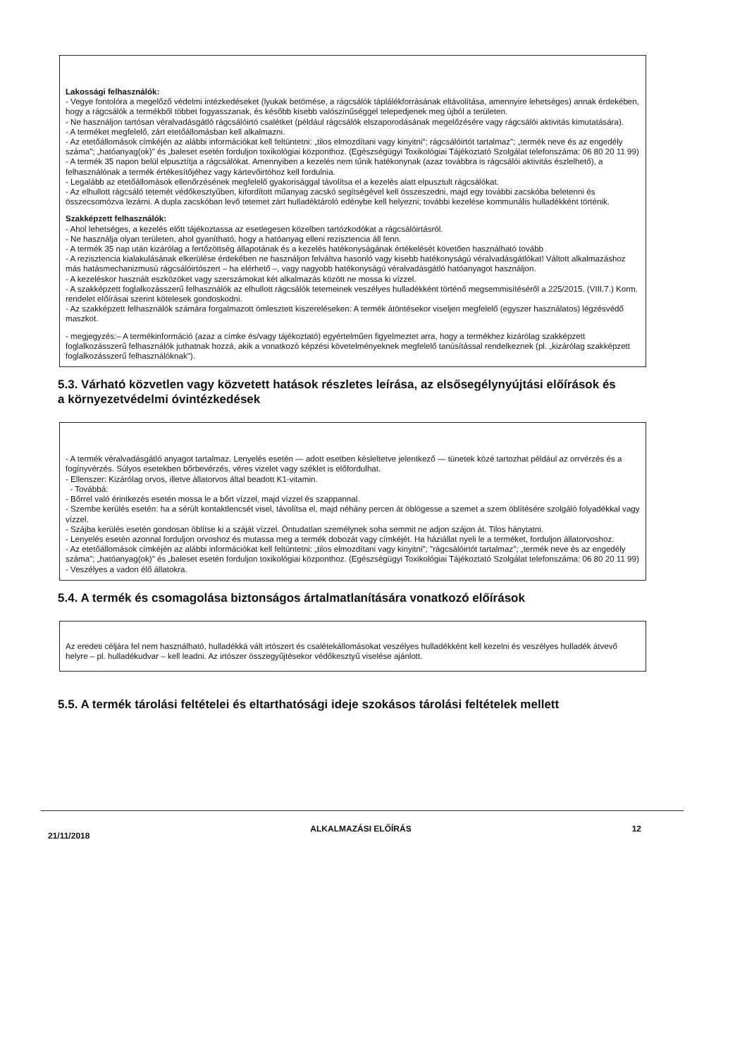Lakossági felhasználók:
- Vegye fontolóra a megelőző védelmi intézkedéseket (lyukak betömése, a rágcsálók táplálékforrásának eltávolítása, amennyire lehetséges) annak érdekében, hogy a rágcsálók a termékből többet fogyasszanak, és később kisebb valószínűséggel telepedjenek meg újból a területen.
- Ne használjon tartósan véralvadásgátló rágcsálóirtó csalétket (például rágcsálók elszaporodásának megelőzésére vagy rágcsálói aktivitás kimutatására).
- A terméket megfelelő, zárt etetőállomásban kell alkalmazni.
- Az etetőállomások címkéjén az alábbi információkat kell feltüntetni: „tilos elmozdítani vagy kinyitni"; rágcsálóirtót tartalmaz"; „termék neve és az engedély száma"; „hatóanyag(ok)" és „baleset esetén forduljon toxikológiai központhoz. (Egészségügyi Toxikológiai Tájékoztató Szolgálat telefonszáma: 06 80 20 11 99)
- A termék 35 napon belül elpusztítja a rágcsálókat. Amennyiben a kezelés nem tűnik hatékonynak (azaz továbbra is rágcsálói aktivitás észlelhető), a felhasználónak a termék értékesítőjéhez vagy kártevőirtóhoz kell fordulnia.
- Legalább az etetőállomások ellenőrzésének megfelelő gyakorisággal távolítsa el a kezelés alatt elpusztult rágcsálókat.
- Az elhullott rágcsáló tetemét védőkesztyűben, kifordított műanyag zacskó segítségével kell összeszedni, majd egy további zacskóba beletenni és összecsomózva lezárni. A dupla zacskóban levő tetemet zárt hulladéktároló edénybe kell helyezni; további kezelése kommunális hulladékként történik.
Szakképzett felhasználók:
- Ahol lehetséges, a kezelés előtt tájékoztassa az esetlegesen közelben tartózkodókat a rágcsálóirtásról.
- Ne használja olyan területen, ahol gyanítható, hogy a hatóanyag elleni rezisztencia áll fenn.
- A termék 35 nap után kizárólag a fertőzöttség állapotának és a kezelés hatékonyságának értékelését követően használható tovább
- A rezisztencia kialakulásának elkerülése érdekében ne használjon felváltva hasonló vagy kisebb hatékonyságú véralvadásgátlókat! Váltott alkalmazáshoz más hatásmechanizmusú rágcsálóirtószert – ha elérhető –, vagy nagyobb hatékonyságú véralvadásgátló hatóanyagot használjon.
- A kezeléskor használt eszközöket vagy szerszámokat két alkalmazás között ne mossa ki vízzel.
- A szakképzett foglalkozásszerű felhasználók az elhullott rágcsálók tetemeinek veszélyes hulladékként történő megsemmisítéséről a 225/2015. (VIII.7.) Korm. rendelet előírásai szerint kötelesek gondoskodni.
- Az szakképzett felhasználók számára forgalmazott ömlesztett kiszereléseken: A termék átöntésekor viseljen megfelelő (egyszer használatos) légzésvédő maszkot.
- megjegyzés:– A termékinformáció (azaz a címke és/vagy tájékoztató) egyértelműen figyelmeztet arra, hogy a termékhez kizárólag szakképzett foglalkozásszerű felhasználók juthatnak hozzá, akik a vonatkozó képzési követelményeknek megfelelő tanúsítással rendelkeznek (pl. „kizárólag szakképzett foglalkozásszerű felhasználóknak").
5.3. Várható közvetlen vagy közvetett hatások részletes leírása, az elsősegélynyújtási előírások és a környezetvédelmi óvintézkedések
- A termék véralvadásgátló anyagot tartalmaz. Lenyelés esetén — adott esetben késleltetve jelentkező — tünetek közé tartozhat például az orrvérzés és a fogínyvérzés. Súlyos esetekben bőrbevérzés, véres vizelet vagy széklet is előfordulhat.
- Ellenszer: Kizárólag orvos, illetve állatorvos által beadott K1-vitamin.
- Továbbá:
- Bőrrel való érintkezés esetén mossa le a bőrt vízzel, majd vízzel és szappannal.
- Szembe kerülés esetén: ha a sérült kontaktlencsét visel, távolítsa el, majd néhány percen át öblögesse a szemet a szem öblítésére szolgáló folyadékkal vagy vízzel.
- Szájba kerülés esetén gondosan öblítse ki a száját vízzel. Öntudatlan személynek soha semmit ne adjon szájon át. Tilos hánytatni.
- Lenyelés esetén azonnal forduljon orvoshoz és mutassa meg a termék dobozát vagy címkéjét. Ha háziállat nyeli le a terméket, forduljon állatorvoshoz.
- Az etetőállomások címkéjén az alábbi információkat kell feltüntetni: „tilos elmozdítani vagy kinyitni"; "rágcsálóirtót tartalmaz"; „termék neve és az engedély száma"; „hatóanyag(ok)" és „baleset esetén forduljon toxikológiai központhoz. (Egészségügyi Toxikológiai Tájékoztató Szolgálat telefonszáma: 06 80 20 11 99)
- Veszélyes a vadon élő állatokra.
5.4. A termék és csomagolása biztonságos ártalmatlanítására vonatkozó előírások
Az eredeti céljára fel nem használható, hulladékká vált irtószert és csalétekállomásokat veszélyes hulladékként kell kezelni és veszélyes hulladék átvevő helyre – pl. hulladékudvar – kell leadni. Az irtószer összegyűjtésekor védőkesztyű viselése ajánlott.
5.5. A termék tárolási feltételei és eltarthatósági ideje szokásos tárolási feltételek mellett
21/11/2018 ALKALMAZÁSI ELŐÍRÁS 12